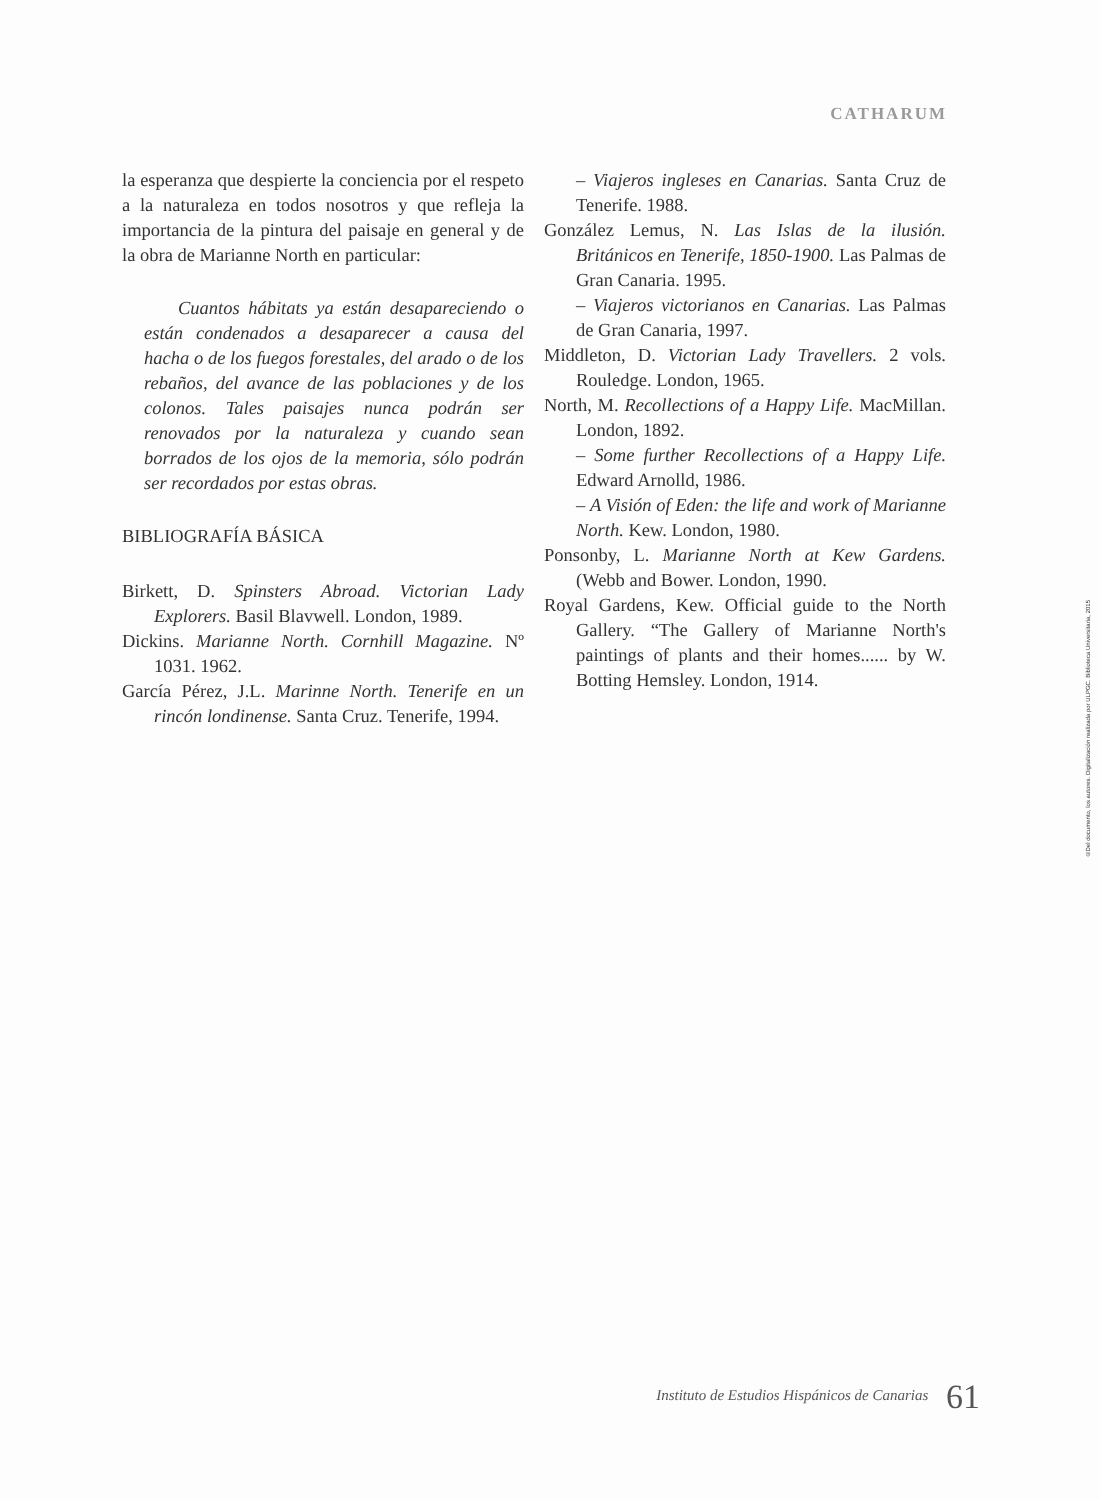CATHARUM
la esperanza que despierte la conciencia por el respeto a la naturaleza en todos nosotros y que refleja la importancia de la pintura del paisaje en general y de la obra de Marianne North en particular:
Cuantos hábitats ya están desapareciendo o están condenados a desaparecer a causa del hacha o de los fuegos forestales, del arado o de los rebaños, del avance de las poblaciones y de los colonos. Tales paisajes nunca podrán ser renovados por la naturaleza y cuando sean borrados de los ojos de la memoria, sólo podrán ser recordados por estas obras.
BIBLIOGRAFÍA BÁSICA
Birkett, D. Spinsters Abroad. Victorian Lady Explorers. Basil Blavwell. London, 1989.
Dickins. Marianne North. Cornhill Magazine. Nº 1031. 1962.
García Pérez, J.L. Marinne North. Tenerife en un rincón londinense. Santa Cruz. Tenerife, 1994.
– Viajeros ingleses en Canarias. Santa Cruz de Tenerife. 1988.
González Lemus, N. Las Islas de la ilusión. Británicos en Tenerife, 1850-1900. Las Palmas de Gran Canaria. 1995.
– Viajeros victorianos en Canarias. Las Palmas de Gran Canaria, 1997.
Middleton, D. Victorian Lady Travellers. 2 vols. Rouledge. London, 1965.
North, M. Recollections of a Happy Life. MacMillan. London, 1892.
– Some further Recollections of a Happy Life. Edward Arnolld, 1986.
– A Visión of Eden: the life and work of Marianne North. Kew. London, 1980.
Ponsonby, L. Marianne North at Kew Gardens. (Webb and Bower. London, 1990.
Royal Gardens, Kew. Official guide to the North Gallery. “The Gallery of Marianne North's paintings of plants and their homes...... by W. Botting Hemsley. London, 1914.
©Del documento, los autores. Digitalización realizada por ULPGC. Biblioteca Universitaria, 2015
Instituto de Estudios Hispánicos de Canarias 61